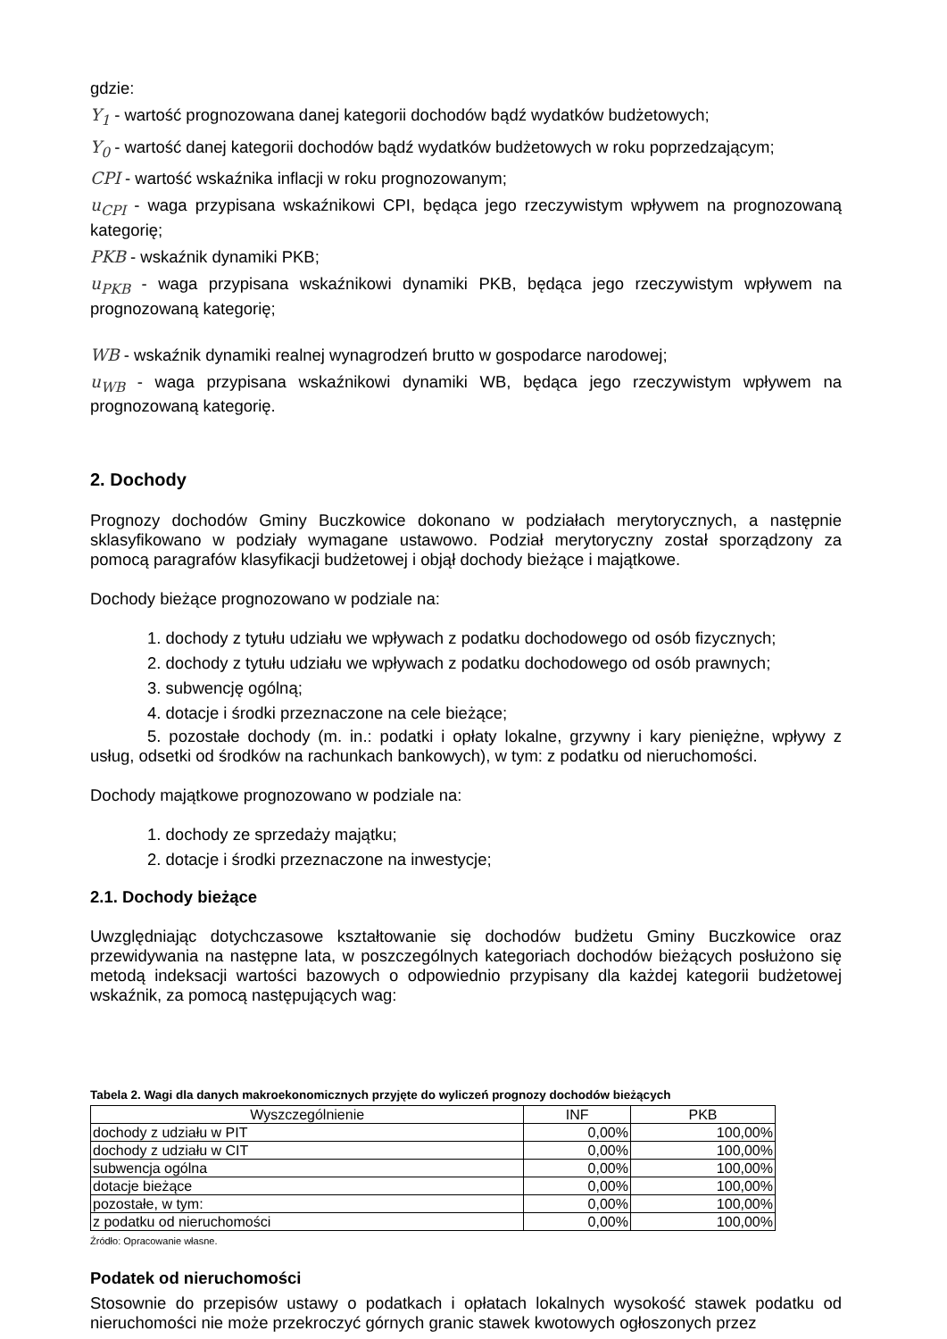gdzie:
Y<sub>1</sub> - wartość prognozowana danej kategorii dochodów bądź wydatków budżetowych;
Y<sub>0</sub> - wartość danej kategorii dochodów bądź wydatków budżetowych w roku poprzedzającym;
CPI - wartość wskaźnika inflacji w roku prognozowanym;
u<sub>CPI</sub> - waga przypisana wskaźnikowi CPI, będąca jego rzeczywistym wpływem na prognozowaną kategorię;
PKB - wskaźnik dynamiki PKB;
u<sub>PKB</sub> - waga przypisana wskaźnikowi dynamiki PKB, będąca jego rzeczywistym wpływem na prognozowaną kategorię;
WB - wskaźnik dynamiki realnej wynagrodzeń brutto w gospodarce narodowej;
u<sub>WB</sub> - waga przypisana wskaźnikowi dynamiki WB, będąca jego rzeczywistym wpływem na prognozowaną kategorię.
2. Dochody
Prognozy dochodów Gminy Buczkowice dokonano w podziałach merytorycznych, a następnie sklasyfikowano w podziały wymagane ustawowo. Podział merytoryczny został sporządzony za pomocą paragrafów klasyfikacji budżetowej i objął dochody bieżące i majątkowe.
Dochody bieżące prognozowano w podziale na:
1. dochody z tytułu udziału we wpływach z podatku dochodowego od osób fizycznych;
2. dochody z tytułu udziału we wpływach z podatku dochodowego od osób prawnych;
3. subwencję ogólną;
4. dotacje i środki przeznaczone na cele bieżące;
5. pozostałe dochody (m. in.: podatki i opłaty lokalne, grzywny i kary pieniężne, wpływy z usług, odsetki od środków na rachunkach bankowych), w tym: z podatku od nieruchomości.
Dochody majątkowe prognozowano w podziale na:
1. dochody ze sprzedaży majątku;
2. dotacje i środki przeznaczone na inwestycje;
2.1. Dochody bieżące
Uwzględniając dotychczasowe kształtowanie się dochodów budżetu Gminy Buczkowice oraz przewidywania na następne lata, w poszczególnych kategoriach dochodów bieżących posłużono się metodą indeksacji wartości bazowych o odpowiednio przypisany dla każdej kategorii budżetowej wskaźnik, za pomocą następujących wag:
Tabela 2. Wagi dla danych makroekonomicznych przyjęte do wyliczeń prognozy dochodów bieżących
| Wyszczególnienie | INF | PKB |
| --- | --- | --- |
| dochody z udziału w PIT | 0,00% | 100,00% |
| dochody z udziału w CIT | 0,00% | 100,00% |
| subwencja ogólna | 0,00% | 100,00% |
| dotacje bieżące | 0,00% | 100,00% |
| pozostałe, w tym: | 0,00% | 100,00% |
| z podatku od nieruchomości | 0,00% | 100,00% |
Źródło: Opracowanie własne.
Podatek od nieruchomości
Stosownie do przepisów ustawy o podatkach i opłatach lokalnych wysokość stawek podatku od nieruchomości nie może przekroczyć górnych granic stawek kwotowych ogłoszonych przez